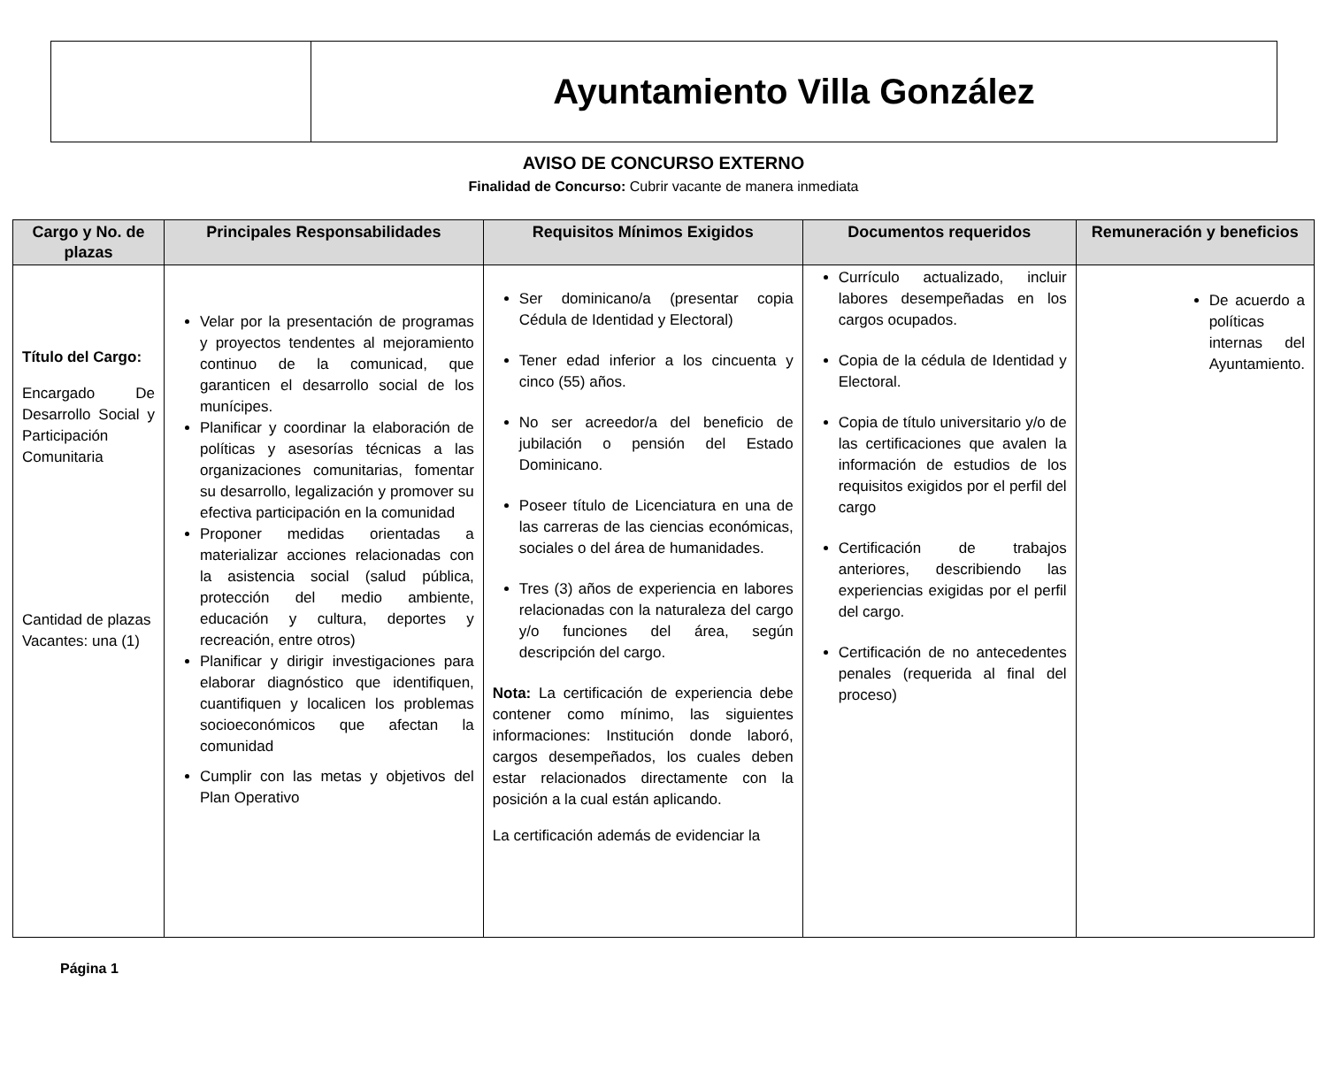Ayuntamiento Villa González
AVISO DE CONCURSO EXTERNO
Finalidad de Concurso: Cubrir vacante de manera inmediata
| Cargo y No. de plazas | Principales Responsabilidades | Requisitos Mínimos Exigidos | Documentos requeridos | Remuneración y beneficios |
| --- | --- | --- | --- | --- |
| Título del Cargo: Encargado De Desarrollo Social y Participación Comunitaria Cantidad de plazas Vacantes: una (1) | Velar por la presentación de programas y proyectos tendentes al mejoramiento continuo de la comunicad, que garanticen el desarrollo social de los munícipes. Planificar y coordinar la elaboración de políticas y asesorías técnicas a las organizaciones comunitarias, fomentar su desarrollo, legalización y promover su efectiva participación en la comunidad Proponer medidas orientadas a materializar acciones relacionadas con la asistencia social (salud pública, protección del medio ambiente, educación y cultura, deportes y recreación, entre otros) Planificar y dirigir investigaciones para elaborar diagnóstico que identifiquen, cuantifiquen y localicen los problemas socioeconómicos que afectan la comunidad Cumplir con las metas y objetivos del Plan Operativo | Ser dominicano/a (presentar copia Cédula de Identidad y Electoral) Tener edad inferior a los cincuenta y cinco (55) años. No ser acreedor/a del beneficio de jubilación o pensión del Estado Dominicano. Poseer título de Licenciatura en una de las carreras de las ciencias económicas, sociales o del área de humanidades. Tres (3) años de experiencia en labores relacionadas con la naturaleza del cargo y/o funciones del área, según descripción del cargo. Nota: La certificación de experiencia debe contener como mínimo, las siguientes informaciones: Institución donde laboró, cargos desempeñados, los cuales deben estar relacionados directamente con la posición a la cual están aplicando. La certificación además de evidenciar la | Currículo actualizado, incluir labores desempeñadas en los cargos ocupados. Copia de la cédula de Identidad y Electoral. Copia de título universitario y/o de las certificaciones que avalen la información de estudios de los requisitos exigidos por el perfil del cargo Certificación de trabajos anteriores, describiendo las experiencias exigidas por el perfil del cargo. Certificación de no antecedentes penales (requerida al final del proceso) | De acuerdo a políticas internas del Ayuntamiento. |
Página 1